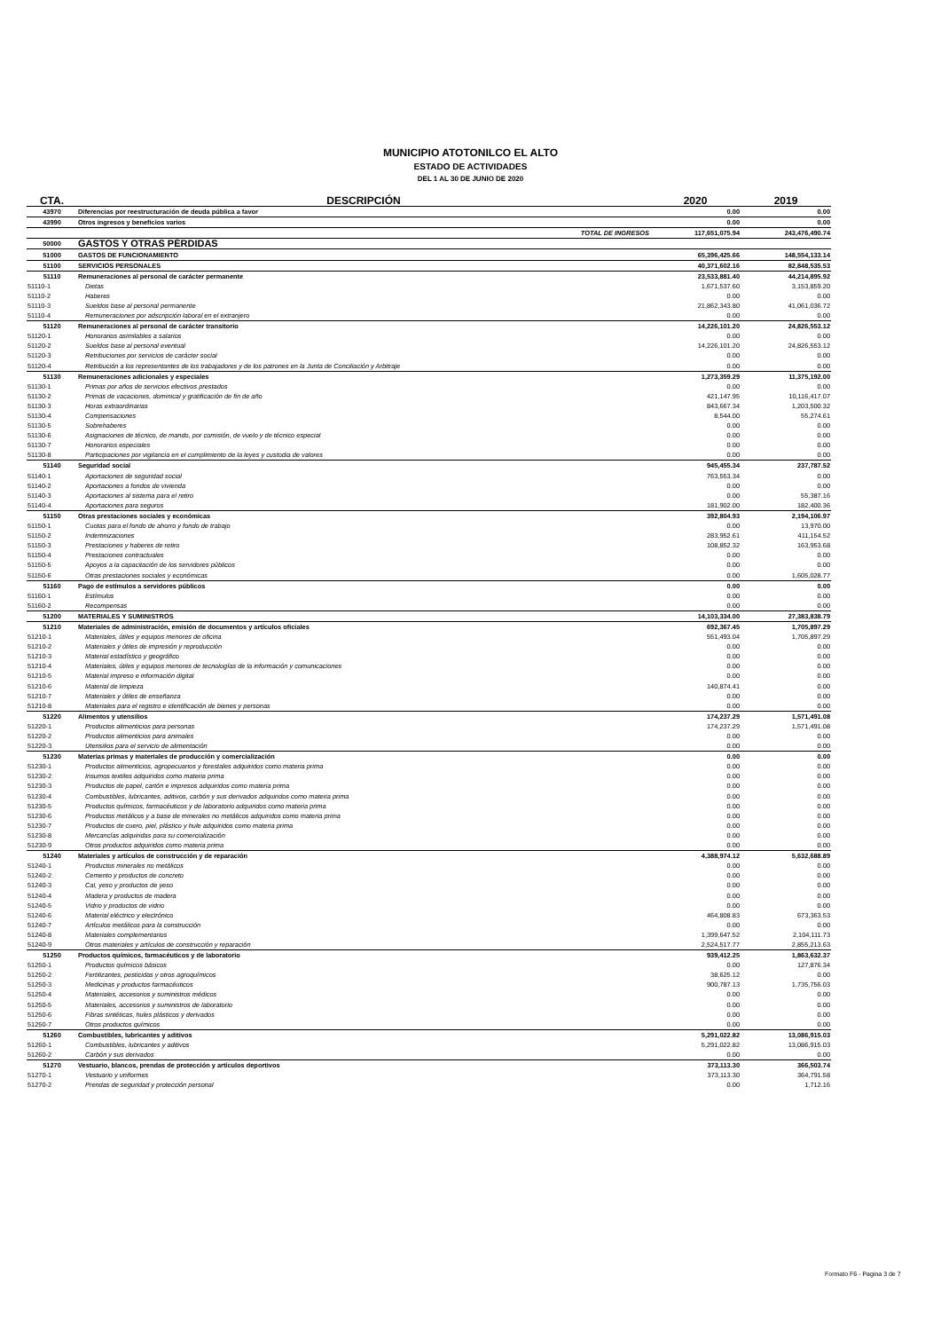MUNICIPIO ATOTONILCO EL ALTO
ESTADO DE ACTIVIDADES
DEL 1 AL 30 DE JUNIO DE 2020
| CTA. | DESCRIPCIÓN | 2020 | 2019 |
| --- | --- | --- | --- |
| 43970 | Diferencias por reestructuración de deuda pública a favor | 0.00 | 0.00 |
| 43990 | Otros ingresos y beneficios varios | 0.00 | 0.00 |
| | TOTAL DE INGRESOS | 117,651,075.94 | 243,476,490.74 |
| 50000 | GASTOS Y OTRAS PÉRDIDAS | | |
| 51000 | GASTOS DE FUNCIONAMIENTO | 65,396,425.66 | 148,554,133.14 |
| 51100 | SERVICIOS PERSONALES | 40,371,602.16 | 82,848,535.53 |
| 51110 | Remuneraciones al personal de carácter permanente | 23,533,881.40 | 44,214,895.92 |
| 51110-1 | Dietas | 1,671,537.60 | 3,153,859.20 |
| 51110-2 | Haberes | 0.00 | 0.00 |
| 51110-3 | Sueldos base al personal permanente | 21,862,343.80 | 41,061,036.72 |
| 51110-4 | Remuneraciones por adscripción laboral en el extranjero | 0.00 | 0.00 |
| 51120 | Remuneraciones al personal de carácter transitorio | 14,226,101.20 | 24,826,553.12 |
| 51120-1 | Honorarios asimilables a salarios | 0.00 | 0.00 |
| 51120-2 | Sueldos base al personal eventual | 14,226,101.20 | 24,826,553.12 |
| 51120-3 | Retribuciones por servicios de carácter social | 0.00 | 0.00 |
| 51120-4 | Retribución a los representantes de los trabajadores y de los patrones en la Junta de Conciliación y Arbitraje | 0.00 | 0.00 |
| 51130 | Remuneraciones adicionales y especiales | 1,273,359.29 | 11,375,192.00 |
| 51130-1 | Primas por años de servicios efectivos prestados | 0.00 | 0.00 |
| 51130-2 | Primas de vacaciones, dominical y gratificación de fin de año | 421,147.95 | 10,116,417.07 |
| 51130-3 | Horas extraordinarias | 843,667.34 | 1,203,500.32 |
| 51130-4 | Compensaciones | 8,544.00 | 55,274.61 |
| 51130-5 | Sobrehaberes | 0.00 | 0.00 |
| 51130-6 | Asignaciones de técnico, de mando, por comisión, de vuelo y de técnico especial | 0.00 | 0.00 |
| 51130-7 | Honorarios especiales | 0.00 | 0.00 |
| 51130-8 | Participaciones por vigilancia en el cumplimiento de la leyes y custodia de valores | 0.00 | 0.00 |
| 51140 | Seguridad social | 945,455.34 | 237,787.52 |
| 51140-1 | Aportaciones de seguridad social | 763,553.34 | 0.00 |
| 51140-2 | Aportaciones a fondos de vivienda | 0.00 | 0.00 |
| 51140-3 | Aportaciones al sistema para el retiro | 0.00 | 55,387.16 |
| 51140-4 | Aportaciones para seguros | 181,902.00 | 182,400.36 |
| 51150 | Otras prestaciones sociales y económicas | 392,804.93 | 2,194,106.97 |
| 51150-1 | Cuotas para el fondo de ahorro y fondo de trabajo | 0.00 | 13,970.00 |
| 51150-2 | Indemnizaciones | 283,952.61 | 411,154.52 |
| 51150-3 | Prestaciones y haberes de retiro | 108,852.32 | 163,953.68 |
| 51150-4 | Prestaciones contractuales | 0.00 | 0.00 |
| 51150-5 | Apoyos a la capacitación de los servidores públicos | 0.00 | 0.00 |
| 51150-6 | Otras prestaciones sociales y económicas | 0.00 | 1,605,028.77 |
| 51160 | Pago de estímulos a servidores públicos | 0.00 | 0.00 |
| 51160-1 | Estímulos | 0.00 | 0.00 |
| 51160-2 | Recompensas | 0.00 | 0.00 |
| 51200 | MATERIALES Y SUMINISTROS | 14,103,334.00 | 27,383,838.79 |
| 51210 | Materiales de administración, emisión de documentos y artículos oficiales | 692,367.45 | 1,705,897.29 |
| 51210-1 | Materiales, útiles y equipos menores de oficina | 551,493.04 | 1,705,897.29 |
| 51210-2 | Materiales y útiles de impresión y reproducción | 0.00 | 0.00 |
| 51210-3 | Material estadístico y geográfico | 0.00 | 0.00 |
| 51210-4 | Materiales, útiles y equipos menores de tecnologías de la información y comunicaciones | 0.00 | 0.00 |
| 51210-5 | Material impreso e información digital | 0.00 | 0.00 |
| 51210-6 | Material de limpieza | 140,874.41 | 0.00 |
| 51210-7 | Materiales y útiles de enseñanza | 0.00 | 0.00 |
| 51210-8 | Materiales para el registro e identificación de bienes y personas | 0.00 | 0.00 |
| 51220 | Alimentos y utensilios | 174,237.29 | 1,571,491.08 |
| 51220-1 | Productos alimenticios para personas | 174,237.29 | 1,571,491.08 |
| 51220-2 | Productos alimenticios para animales | 0.00 | 0.00 |
| 51220-3 | Utensilios para el servicio de alimentación | 0.00 | 0.00 |
| 51230 | Materias primas y materiales de producción y comercialización | 0.00 | 0.00 |
| 51230-1 | Productos alimenticios, agropecuarios y forestales adquiridos como materia prima | 0.00 | 0.00 |
| 51230-2 | Insumos textiles adquiridos como materia prima | 0.00 | 0.00 |
| 51230-3 | Productos de papel, cartón e impresos adquiridos como materia prima | 0.00 | 0.00 |
| 51230-4 | Combustibles, lubricantes, aditivos, carbón y sus derivados adquiridos como materia prima | 0.00 | 0.00 |
| 51230-5 | Productos químicos, farmacéuticos y de laboratorio adquiridos como materia prima | 0.00 | 0.00 |
| 51230-6 | Productos metálicos y a base de minerales no metálicos adquiridos como materia prima | 0.00 | 0.00 |
| 51230-7 | Productos de cuero, piel, plástico y hule adquiridos como materia prima | 0.00 | 0.00 |
| 51230-8 | Mercancías adquiridas para su comercialización | 0.00 | 0.00 |
| 51230-9 | Otros productos adquiridos como materia prima | 0.00 | 0.00 |
| 51240 | Materiales y artículos de construcción y de reparación | 4,388,974.12 | 5,632,688.89 |
| 51240-1 | Productos minerales no metálicos | 0.00 | 0.00 |
| 51240-2 | Cemento y productos de concreto | 0.00 | 0.00 |
| 51240-3 | Cal, yeso y productos de yeso | 0.00 | 0.00 |
| 51240-4 | Madera y productos de madera | 0.00 | 0.00 |
| 51240-5 | Vidrio y productos de vidrio | 0.00 | 0.00 |
| 51240-6 | Material eléctrico y electrónico | 464,808.83 | 673,363.53 |
| 51240-7 | Artículos metálicos para la construcción | 0.00 | 0.00 |
| 51240-8 | Materiales complementarios | 1,399,647.52 | 2,104,111.73 |
| 51240-9 | Otros materiales y artículos de construcción y reparación | 2,524,517.77 | 2,855,213.63 |
| 51250 | Productos químicos, farmacéuticos y de laboratorio | 939,412.25 | 1,863,632.37 |
| 51250-1 | Productos químicos básicos | 0.00 | 127,876.34 |
| 51250-2 | Fertilizantes, pesticidas y otros agroquímicos | 38,625.12 | 0.00 |
| 51250-3 | Medicinas y productos farmacéuticos | 900,787.13 | 1,735,756.03 |
| 51250-4 | Materiales, accesorios y suministros médicos | 0.00 | 0.00 |
| 51250-5 | Materiales, accesorios y suministros de laboratorio | 0.00 | 0.00 |
| 51250-6 | Fibras sintéticas, hules plásticos y derivados | 0.00 | 0.00 |
| 51250-7 | Otros productos químicos | 0.00 | 0.00 |
| 51260 | Combustibles, lubricantes y aditivos | 5,291,022.82 | 13,086,915.03 |
| 51260-1 | Combustibles, lubricantes y aditivos | 5,291,022.82 | 13,086,915.03 |
| 51260-2 | Carbón y sus derivados | 0.00 | 0.00 |
| 51270 | Vestuario, blancos, prendas de protección y artículos deportivos | 373,113.30 | 366,503.74 |
| 51270-1 | Vestuario y uniformes | 373,113.30 | 364,791.58 |
| 51270-2 | Prendas de seguridad y protección personal | 0.00 | 1,712.16 |
Formato F6 - Pagina 3 de 7